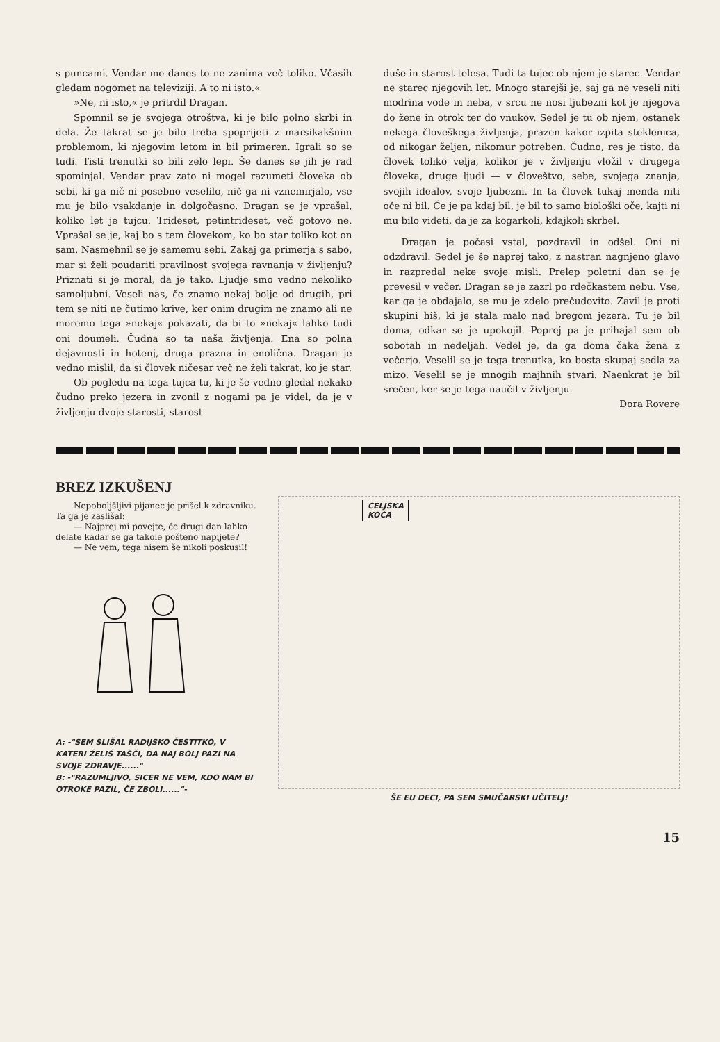s puncami. Vendar me danes to ne zanima več toliko. Včasih gledam nogomet na televiziji. A to ni isto.«
»Ne, ni isto,« je pritrdil Dragan.
Spomnil se je svojega otroštva, ki je bilo polno skrbi in dela. Že takrat se je bilo treba spoprijeti z marsikakšnim problemom, ki njegovim letom in bil primeren. Igrali so se tudi. Tisti trenutki so bili zelo lepi. Še danes se jih je rad spominjal. Vendar prav zato ni mogel razumeti človeka ob sebi, ki ga nič ni posebno veselilo, nič ga ni vznemirjalo, vse mu je bilo vsakdanje in dolgočasno. Dragan se je vprašal, koliko let je tujcu. Trideset, petintrideset, več gotovo ne. Vprašal se je, kaj bo s tem človekom, ko bo star toliko kot on sam. Nasmehnil se je samemu sebi. Zakaj ga primerja s sabo, mar si želi poudariti pravilnost svojega ravnanja v življenju? Priznati si je moral, da je tako. Ljudje smo vedno nekoliko samoljubni. Veseli nas, če znamo nekaj bolje od drugih, pri tem se niti ne čutimo krive, ker onim drugim ne znamo ali ne moremo tega »nekaj« pokazati, da bi to »nekaj« lahko tudi oni doumeli. Čudna so ta naša življenja. Ena so polna dejavnosti in hotenj, druga prazna in enolična. Dragan je vedno mislil, da si človek ničesar več ne želi takrat, ko je star.
Ob pogledu na tega tujca tu, ki je še vedno gledal nekako čudno preko jezera in zvonil z nogami pa je videl, da je v življenju dvoje starosti, starost
duše in starost telesa. Tudi ta tujec ob njem je starec. Vendar ne starec njegovih let. Mnogo starejši je, saj ga ne veseli niti modrina vode in neba, v srcu ne nosi ljubezni kot je njegova do žene in otrok ter do vnukov. Sedel je tu ob njem, ostanek nekega človeškega življenja, prazen kakor izpita steklenica, od nikogar željen, nikomur potreben. Čudno, res je tisto, da človek toliko velja, kolikor je v življenju vložil v drugega človeka, druge ljudi — v človeštvo, sebe, svojega znanja, svojih idealov, svoje ljubezni. In ta človek tukaj menda niti oče ni bil. Če je pa kdaj bil, je bil to samo biološki oče, kajti ni mu bilo videti, da je za kogarkoli, kdajkoli skrbel.
Dragan je počasi vstal, pozdravil in odšel. Oni ni odzdravil. Sedel je še naprej tako, z nastran nagnjeno glavo in razpredal neke svoje misli. Prelep poletni dan se je prevesil v večer. Dragan se je zazrl po rdečkastem nebu. Vse, kar ga je obdajalo, se mu je zdelo prečudovito. Zavil je proti skupini hiš, ki je stala malo nad bregom jezera. Tu je bil doma, odkar se je upokojil. Poprej pa je prihajal sem ob sobotah in nedeljah. Vedel je, da ga doma čaka žena z večerjo. Veselil se je tega trenutka, ko bosta skupaj sedla za mizo. Veselil se je mnogih majhnih stvari. Naenkrat je bil srečen, ker se je tega naučil v življenju.
Dora Rovere
BREZ IZKUŠENJ
Nepoboljšljivi pijanec je prišel k zdravniku. Ta ga je zaslišal:
— Najprej mi povejte, če drugi dan lahko delate kadar se ga takole pošteno napijete?
— Ne vem, tega nisem še nikoli poskusil!
A: -"SEM SLIŠAL RADIJSKO ČESTITKO, V KATERI ŽELIŠ TAŠČI, DA NAJ BOLJ PAZI NA SVOJE ZDRAVJE......"
B: -"RAZUMLJIVO, SICER NE VEM, KDO NAM BI OTROKE PAZIL, ČE ZBOLI......"-
CELJSKA
KOČA
ŠE EU DECI, PA SEM SMUČARSKI UČITELJ!
15